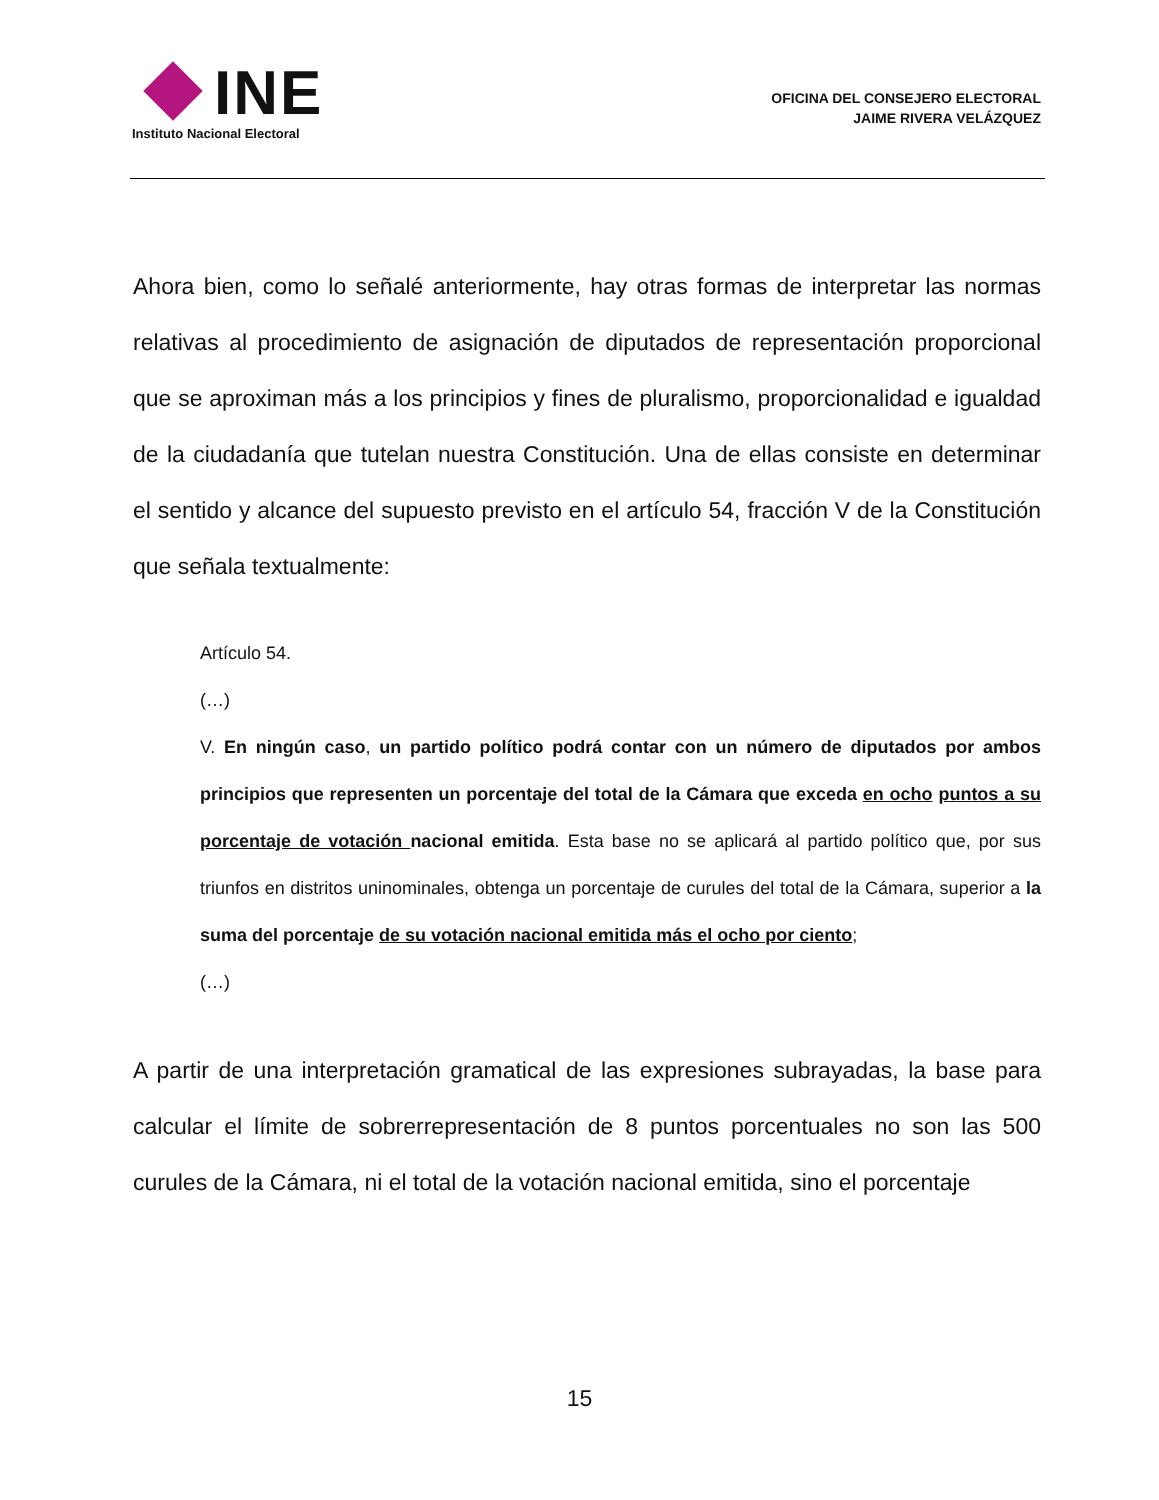INE
Instituto Nacional Electoral
OFICINA DEL CONSEJERO ELECTORAL
JAIME RIVERA VELÁZQUEZ
Ahora bien, como lo señalé anteriormente, hay otras formas de interpretar las normas relativas al procedimiento de asignación de diputados de representación proporcional que se aproximan más a los principios y fines de pluralismo, proporcionalidad e igualdad de la ciudadanía que tutelan nuestra Constitución. Una de ellas consiste en determinar el sentido y alcance del supuesto previsto en el artículo 54, fracción V de la Constitución que señala textualmente:
Artículo 54.
(…)
V. En ningún caso, un partido político podrá contar con un número de diputados por ambos principios que representen un porcentaje del total de la Cámara que exceda en ocho puntos a su porcentaje de votación nacional emitida. Esta base no se aplicará al partido político que, por sus triunfos en distritos uninominales, obtenga un porcentaje de curules del total de la Cámara, superior a la suma del porcentaje de su votación nacional emitida más el ocho por ciento;
(…)
A partir de una interpretación gramatical de las expresiones subrayadas, la base para calcular el límite de sobrerrepresentación de 8 puntos porcentuales no son las 500 curules de la Cámara, ni el total de la votación nacional emitida, sino el porcentaje
15